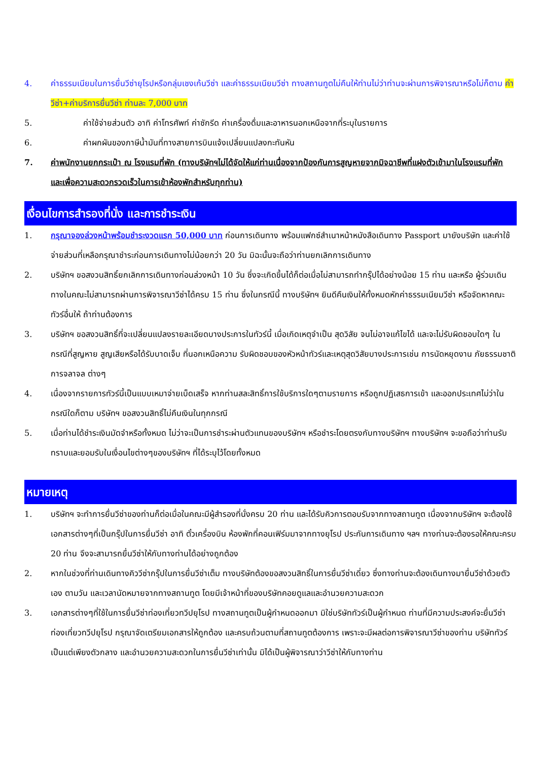4. ค่าธรรมเนียมในการยื่นวีซ่ายุโรปหรือกลุ่มเชงเก้นวีซ่า และค่าธรรมเนียมวีซ่า ทางสถานทูตไม่คืนให้ท่านไม่ว่าท่านจะผ่านการพิจารณาหรือไม่ก็ตาม ค่าวีซ่า+ค่าบริการยื่นวีซ่า ท่านละ 7,000 บาท
5. ค่าใช้จ่ายส่วนตัว อาทิ ค่าโทรศัพท์ ค่าซักรีด ค่าเครื่องดื่มและอาหารนอกเหนือจากที่ระบุในรายการ
6. ค่าผกผันของภาษีน้ำมันที่ทางสายการบินแจ้งเปลี่ยนแปลงกะทันหัน
7. ค่าพนักงานยกกระเป๋า ณ โรงแรมที่พัก (ทางบริษัทฯไม่ได้จัดให้แก่ท่านเนื่องจากป้องกันการสูญหายจากมิจฉาชีพที่แฝงตัวเข้ามาในโรงแรมที่พัก และเพื่อความสะดวกรวดเร็วในการเข้าห้องพักสำหรับทุกท่าน)
เงื่อนไขการสำรองที่นั่ง และการชำระเงิน
1. กรุณาจองล่วงหน้าพร้อมชำระงวดแรก 50,000 บาท ก่อนการเดินทาง พร้อมแฟกซ์สำเนาหน้าหนังสือเดินทาง Passport มายังบริษัท และค่าใช้จ่ายส่วนที่เหลือกรุณาชำระก่อนการเดินทางไม่น้อยกว่า 20 วัน มิฉะนั้นจะถือว่าท่านยกเลิกการเดินทาง
2. บริษัทฯ ขอสงวนสิทธิ์ยกเลิกการเดินทางก่อนล่วงหน้า 10 วัน ซึ่งจะเกิดขึ้นได้ก็ต่อเมื่อไม่สามารถทำกรุ๊ปได้อย่างน้อย 15 ท่าน และหรือ ผู้ร่วมเดินทางในคณะไม่สามารถผ่านการพิจารณาวีซ่าได้ครบ 15 ท่าน ซึ่งในกรณีนี้ ทางบริษัทฯ ยินดีคืนเงินให้ทั้งหมดหักค่าธรรมเนียมวีซ่า หรือจัดหาคณะทัวร์อื่นให้ ถ้าท่านต้องการ
3. บริษัทฯ ขอสงวนสิทธิ์ที่จะเปลี่ยนแปลงรายละเอียดบางประการในทัวร์นี้ เมื่อเกิดเหตุจำเป็น สุดวิสัย จนไม่อาจแก้ไขได้ และจะไม่รับผิดชอบใดๆ ในกรณีที่สูญหาย สูญเสียหรือได้รับบาดเจ็บ ที่นอกเหนือความ รับผิดชอบของหัวหน้าทัวร์และเหตุสุดวิสัยบางประการเช่น การนัดหยุดงาน ภัยธรรมชาติ การจลาจล ต่างๆ
4. เนื่องจากรายการทัวร์นี้เป็นแบบเหมาจ่ายเบ็ดเสร็จ หากท่านสละสิทธิ์การใช้บริการใดๆตามรายการ หรือถูกปฏิเสธการเข้า และออกประเทศไม่ว่าในกรณีใดก็ตาม บริษัทฯ ขอสงวนสิทธิ์ไม่คืนเงินในทุกกรณี
5. เมื่อท่านได้ชำระเงินมัดจำหรือทั้งหมด ไม่ว่าจะเป็นการชำระผ่านตัวแทนของบริษัทฯ หรือชำระโดยตรงกับทางบริษัทฯ ทางบริษัทฯ จะขอถือว่าท่านรับทราบและยอมรับในเงื่อนไขต่างๆของบริษัทฯ ที่ได้ระบุไว้โดยทั้งหมด
หมายเหตุ
1. บริษัทฯ จะทำการยื่นวีซ่าของท่านก็ต่อเมื่อในคณะมีผู้สำรองที่นั่งครบ 20 ท่าน และได้รับคิวการตอบรับจากทางสถานทูต เนื่องจากบริษัทฯ จะต้องใช้เอกสารต่างๆที่เป็นกรุ๊ปในการยื่นวีซ่า อาทิ ตั๋วเครื่องบิน ห้องพักที่คอนเฟิร์มมาจากทางยุโรป ประกันการเดินทาง ฯลฯ ทางท่านจะต้องรอให้คณะครบ 20 ท่าน จึงจะสามารถยื่นวีซ่าให้กับทางท่านได้อย่างถูกต้อง
2. หากในช่วงที่ท่านเดินทางคิววีซ่ากรุ๊ปในการยื่นวีซ่าเต็ม ทางบริษัทต้องขอสงวนสิทธิ์ในการยื่นวีซ่าเดี่ยว ซึ่งทางท่านจะต้องเดินทางมายื่นวีซ่าด้วยตัวเอง ตามวัน และเวลานัดหมายจากทางสถานทูต โดยมีเจ้าหน้าที่ของบริษัทคอยดูแลและอำนวยความสะดวก
3. เอกสารต่างๆที่ใช้ในการยื่นวีซ่าท่องเที่ยวทวีปยุโรป ทางสถานทูตเป็นผู้กำหนดออกมา มิใช่บริษัททัวร์เป็นผู้กำหนด ท่านที่มีความประสงค์จะยื่นวีซ่าท่องเที่ยวทวีปยุโรป กรุณาจัดเตรียมเอกสารให้ถูกต้อง และครบถ้วนตามที่สถานทูตต้องการ เพราะจะมีผลต่อการพิจารณาวีซ่าของท่าน บริษัททัวร์เป็นแต่เพียงตัวกลาง และอำนวยความสะดวกในการยื่นวีซ่าเท่านั้น มิได้เป็นผู้พิจารณาว่าวีซ่าให้กับทางท่าน